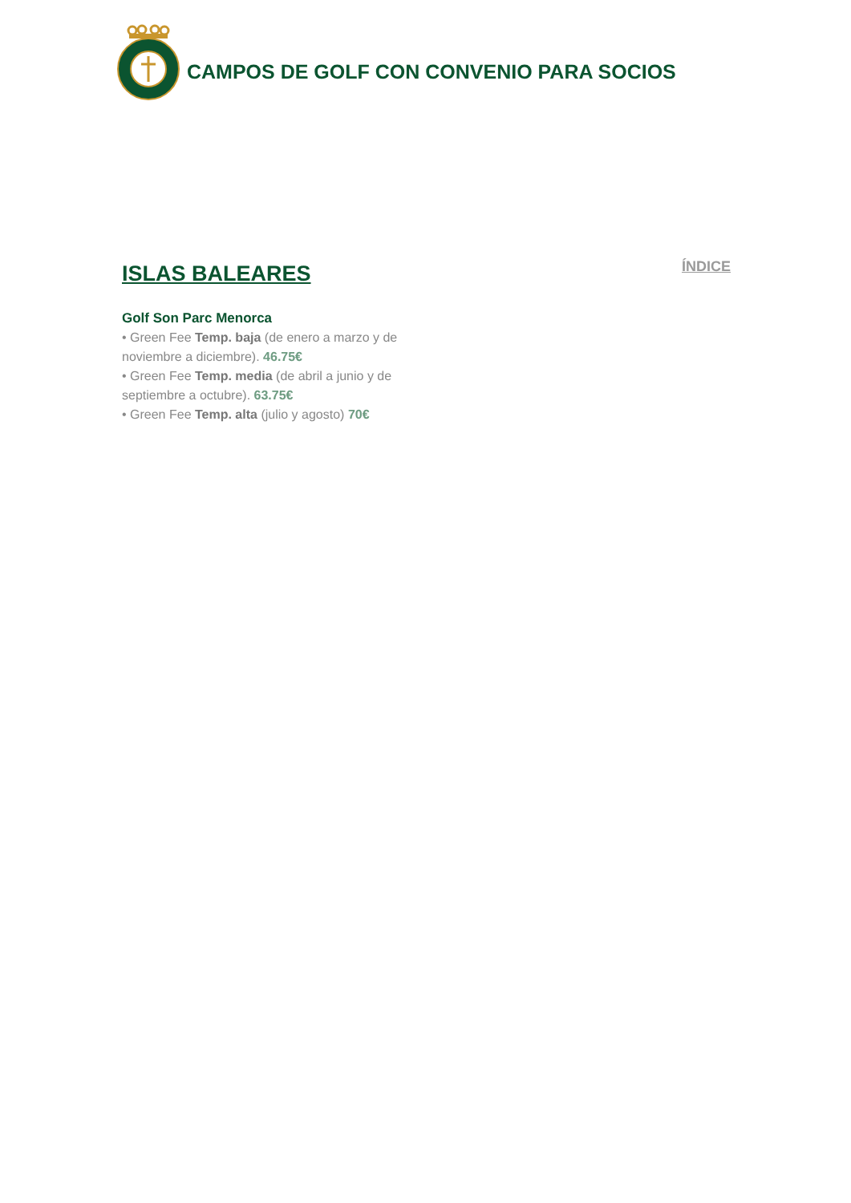CAMPOS DE GOLF CON CONVENIO PARA SOCIOS
ISLAS BALEARES
ÍNDICE
Golf Son Parc Menorca
• Green Fee Temp. baja (de enero a marzo y de noviembre a diciembre). 46.75€
• Green Fee Temp. media (de abril a junio y de septiembre a octubre). 63.75€
• Green Fee Temp. alta (julio y agosto) 70€